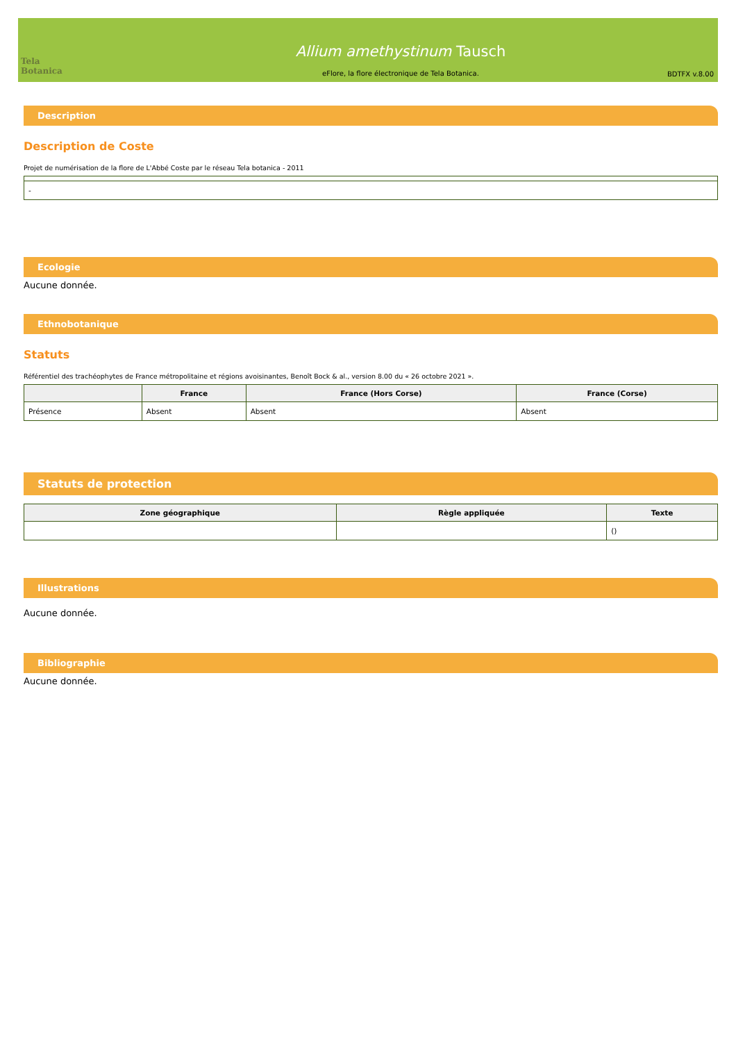Tela Botanica
Allium amethystinum Tausch
eFlore, la flore électronique de Tela Botanica.
BDTFX v.8.00
Description
Description de Coste
Projet de numérisation de la flore de L'Abbé Coste par le réseau Tela botanica - 2011
| - |
Ecologie
Aucune donnée.
Ethnobotanique
Statuts
Référentiel des trachéophytes de France métropolitaine et régions avoisinantes, Benoît Bock & al., version 8.00 du « 26 octobre 2021 ».
| | France | France (Hors Corse) | France (Corse) |
| --- | --- | --- | --- |
| Présence | Absent | Absent | Absent |
Statuts de protection
| Zone géographique | Règle appliquée | Texte |
| --- | --- | --- |
| | | () |
Illustrations
Aucune donnée.
Bibliographie
Aucune donnée.